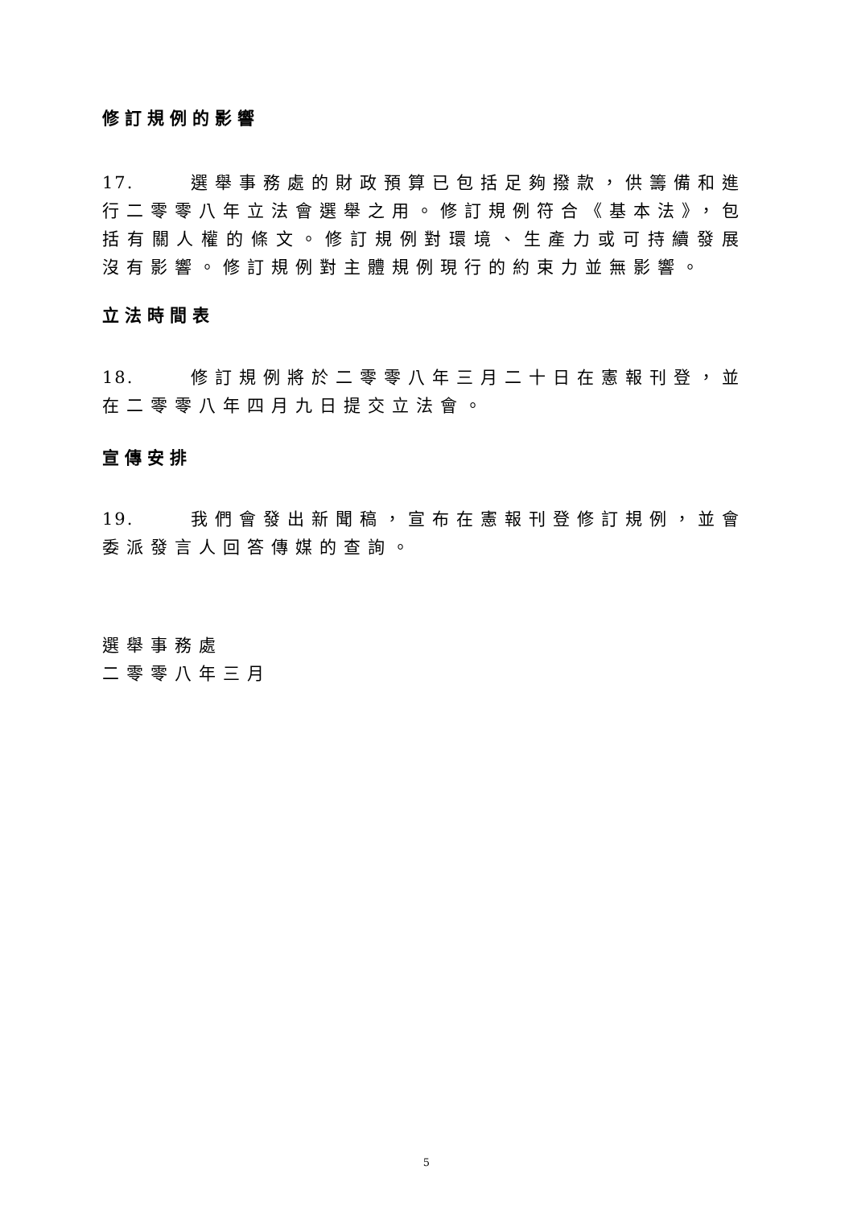修訂規例的影響
17. 選舉事務處的財政預算已包括足夠撥款，供籌備和進行二零零八年立法會選舉之用。修訂規例符合《基本法》，包括有關人權的條文。修訂規例對環境、生產力或可持續發展沒有影響。修訂規例對主體規例現行的約束力並無影響。
立法時間表
18. 修訂規例將於二零零八年三月二十日在憲報刊登，並在二零零八年四月九日提交立法會。
宣傳安排
19. 我們會發出新聞稿，宣布在憲報刊登修訂規例，並會委派發言人回答傳媒的查詢。
選舉事務處
二零零八年三月
5